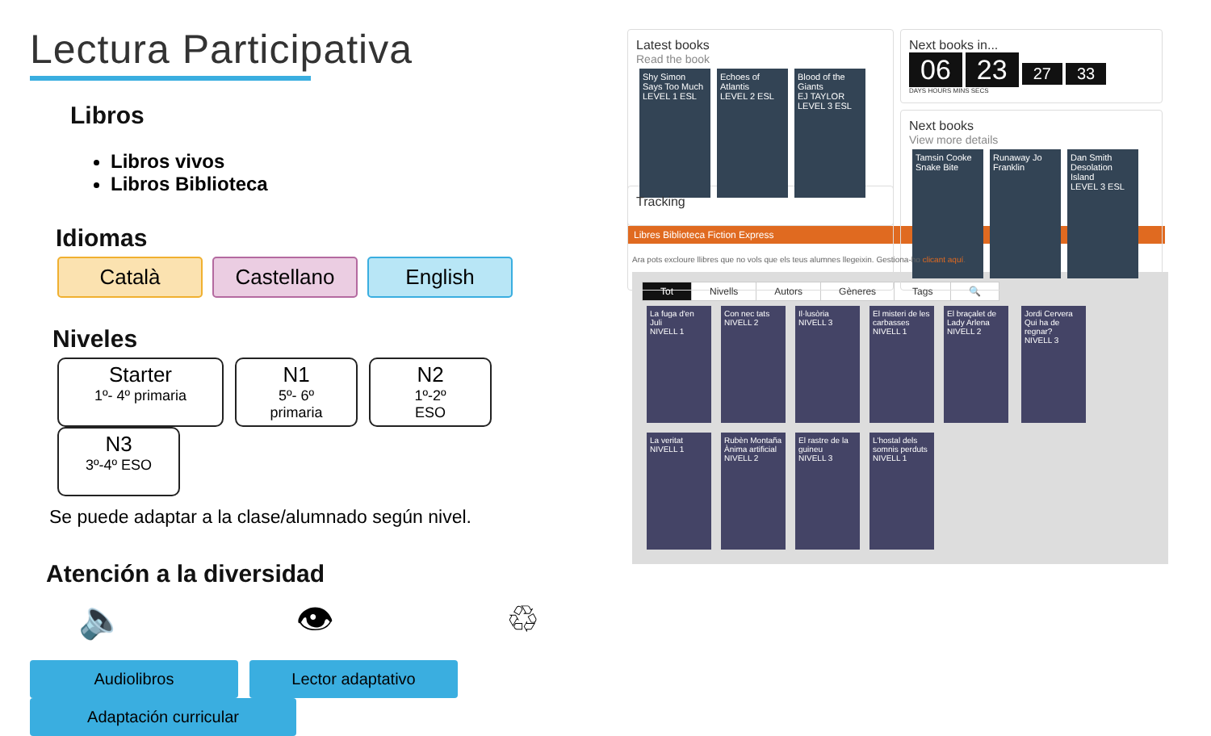Lectura Participativa
Libros
Libros vivos
Libros Biblioteca
Idiomas
Català Castellano English
Niveles
Starter 1º- 4º primaria N1 5º- 6º
primaria N2 1º-2º
ESO N3 3º-4º ESO
Se puede adaptar a la clase/alumnado según nivel.
Atención a la diversidad
🔈 👁 ♲
Audiolibros Lector adaptativo Adaptación curricular
Latest books
Read the book
Shy Simon Says Too Much
LEVEL 1 ESL
Echoes of Atlantis
LEVEL 2 ESL
Blood of the Giants
EJ TAYLOR
LEVEL 3 ESL
Next books in...
06 23 27 33
DAYS HOURS MINS SECS
Next books
View more details
Tamsin Cooke Snake Bite
Runaway Jo Franklin
Dan Smith Desolation Island
LEVEL 3 ESL
Tracking
Libres Biblioteca Fiction Express
Ara pots excloure llibres que no vols que els teus alumnes llegeixin. Gestiona-ho clicant aquí.
| Tot | Nivells | Autors | Gèneres | Tags | 🔍 |
La fuga d'en Juli
NIVELL 1
Con nec tats
NIVELL 2
Il·lusòria
NIVELL 3
El misteri de les carbasses
NIVELL 1
El braçalet de Lady Arlena
NIVELL 2
Jordi Cervera Qui ha de regnar?
NIVELL 3
La veritat
NIVELL 1
Rubèn Montaña Ànima artificial
NIVELL 2
El rastre de la guineu
NIVELL 3
L'hostal dels somnis perduts
NIVELL 1